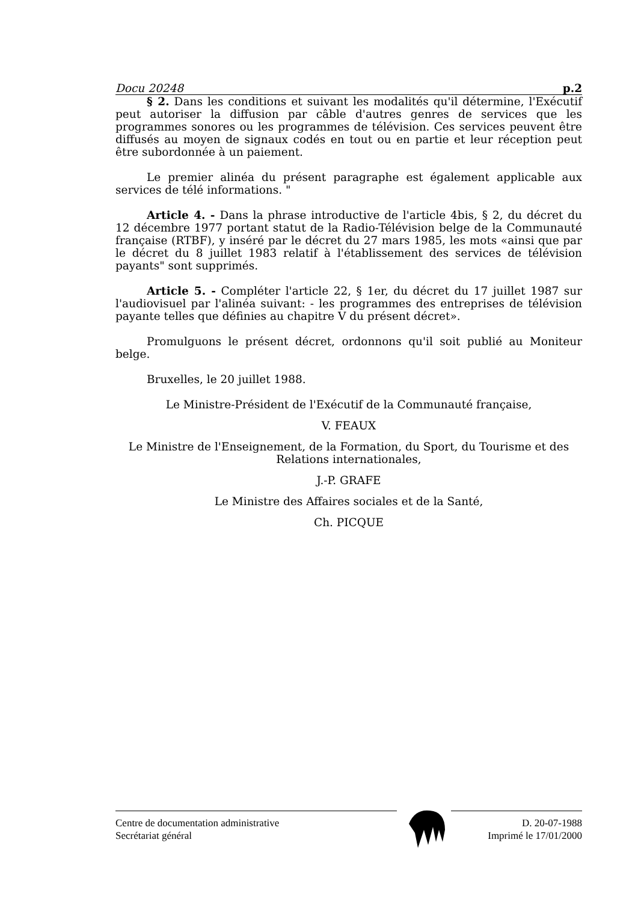Docu 20248 p.2
§ 2. Dans les conditions et suivant les modalités qu'il détermine, l'Exécutif peut autoriser la diffusion par câble d'autres genres de services que les programmes sonores ou les programmes de télévision. Ces services peuvent être diffusés au moyen de signaux codés en tout ou en partie et leur réception peut être subordonnée à un paiement.
Le premier alinéa du présent paragraphe est également applicable aux services de télé informations. "
Article 4. - Dans la phrase introductive de l'article 4bis, § 2, du décret du 12 décembre 1977 portant statut de la Radio-Télévision belge de la Communauté française (RTBF), y inséré par le décret du 27 mars 1985, les mots «ainsi que par le décret du 8 juillet 1983 relatif à l'établissement des services de télévision payants" sont supprimés.
Article 5. - Compléter l'article 22, § 1er, du décret du 17 juillet 1987 sur l'audiovisuel par l'alinéa suivant: - les programmes des entreprises de télévision payante telles que définies au chapitre V du présent décret».
Promulguons le présent décret, ordonnons qu'il soit publié au Moniteur belge.
Bruxelles, le 20 juillet 1988.
Le Ministre-Président de l'Exécutif de la Communauté française,
V. FEAUX
Le Ministre de l'Enseignement, de la Formation, du Sport, du Tourisme et des Relations internationales,
J.-P. GRAFE
Le Ministre des Affaires sociales et de la Santé,
Ch. PICQUE
Centre de documentation administrative
Secrétariat général
D. 20-07-1988
Imprimé le 17/01/2000